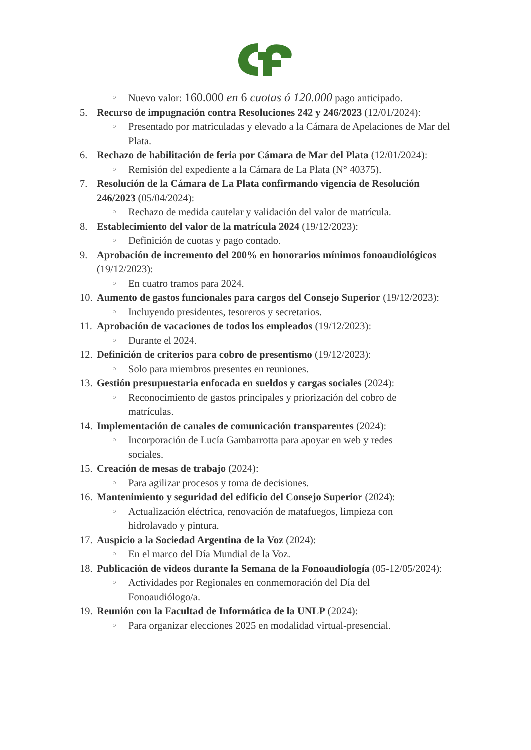○ Nuevo valor: 160.000 en 6 cuotas ó 120.000 pago anticipado.
5. Recurso de impugnación contra Resoluciones 242 y 246/2023 (12/01/2024):
○ Presentado por matriculadas y elevado a la Cámara de Apelaciones de Mar del Plata.
6. Rechazo de habilitación de feria por Cámara de Mar del Plata (12/01/2024):
○ Remisión del expediente a la Cámara de La Plata (N° 40375).
7. Resolución de la Cámara de La Plata confirmando vigencia de Resolución 246/2023 (05/04/2024):
○ Rechazo de medida cautelar y validación del valor de matrícula.
8. Establecimiento del valor de la matrícula 2024 (19/12/2023):
○ Definición de cuotas y pago contado.
9. Aprobación de incremento del 200% en honorarios mínimos fonoaudiológicos (19/12/2023):
○ En cuatro tramos para 2024.
10. Aumento de gastos funcionales para cargos del Consejo Superior (19/12/2023):
○ Incluyendo presidentes, tesoreros y secretarios.
11. Aprobación de vacaciones de todos los empleados (19/12/2023):
○ Durante el 2024.
12. Definición de criterios para cobro de presentismo (19/12/2023):
○ Solo para miembros presentes en reuniones.
13. Gestión presupuestaria enfocada en sueldos y cargas sociales (2024):
○ Reconocimiento de gastos principales y priorización del cobro de matrículas.
14. Implementación de canales de comunicación transparentes (2024):
○ Incorporación de Lucía Gambarrotta para apoyar en web y redes sociales.
15. Creación de mesas de trabajo (2024):
○ Para agilizar procesos y toma de decisiones.
16. Mantenimiento y seguridad del edificio del Consejo Superior (2024):
○ Actualización eléctrica, renovación de matafuegos, limpieza con hidrolavado y pintura.
17. Auspicio a la Sociedad Argentina de la Voz (2024):
○ En el marco del Día Mundial de la Voz.
18. Publicación de videos durante la Semana de la Fonoaudiología (05-12/05/2024):
○ Actividades por Regionales en conmemoración del Día del Fonoaudiólogo/a.
19. Reunión con la Facultad de Informática de la UNLP (2024):
○ Para organizar elecciones 2025 en modalidad virtual-presencial.